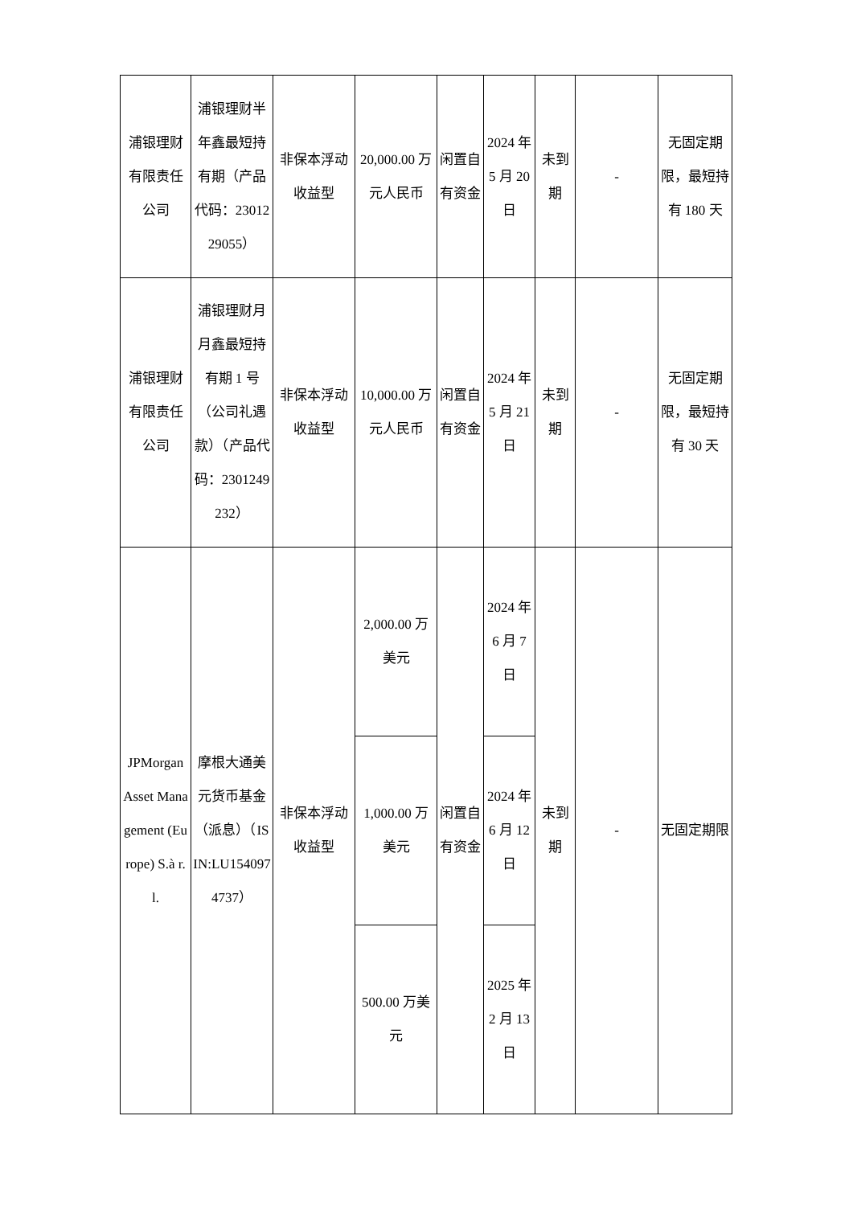| 浦银理财有限责任公司 | 浦银理财半年鑫最短持有期（产品代码：2301229055） | 非保本浮动收益型 | 20,000.00 万元人民币 | 闲置自有资金 | 2024 年 5 月 20 日 | 未到期 | - | 无固定期限，最短持有 180 天 |
| 浦银理财有限责任公司 | 浦银理财月月鑫最短持有期 1 号（公司礼遇款）（产品代码：2301249232） | 非保本浮动收益型 | 10,000.00 万元人民币 | 闲置自有资金 | 2024 年 5 月 21 日 | 未到期 | - | 无固定期限，最短持有 30 天 |
| JPMorgan Asset Management (Europe) S.à r.l. | 摩根大通美元货币基金（派息）（ISIN:LU1540974737） | 非保本浮动收益型 | 2,000.00 万美元 | 闲置自有资金 | 2024 年 6 月 7 日 | 未到期 | - | 无固定期限 |
| | | | 1,000.00 万美元 | | 2024 年 6 月 12 日 | | | |
| | | | 500.00 万美元 | | 2025 年 2 月 13 日 | | | |